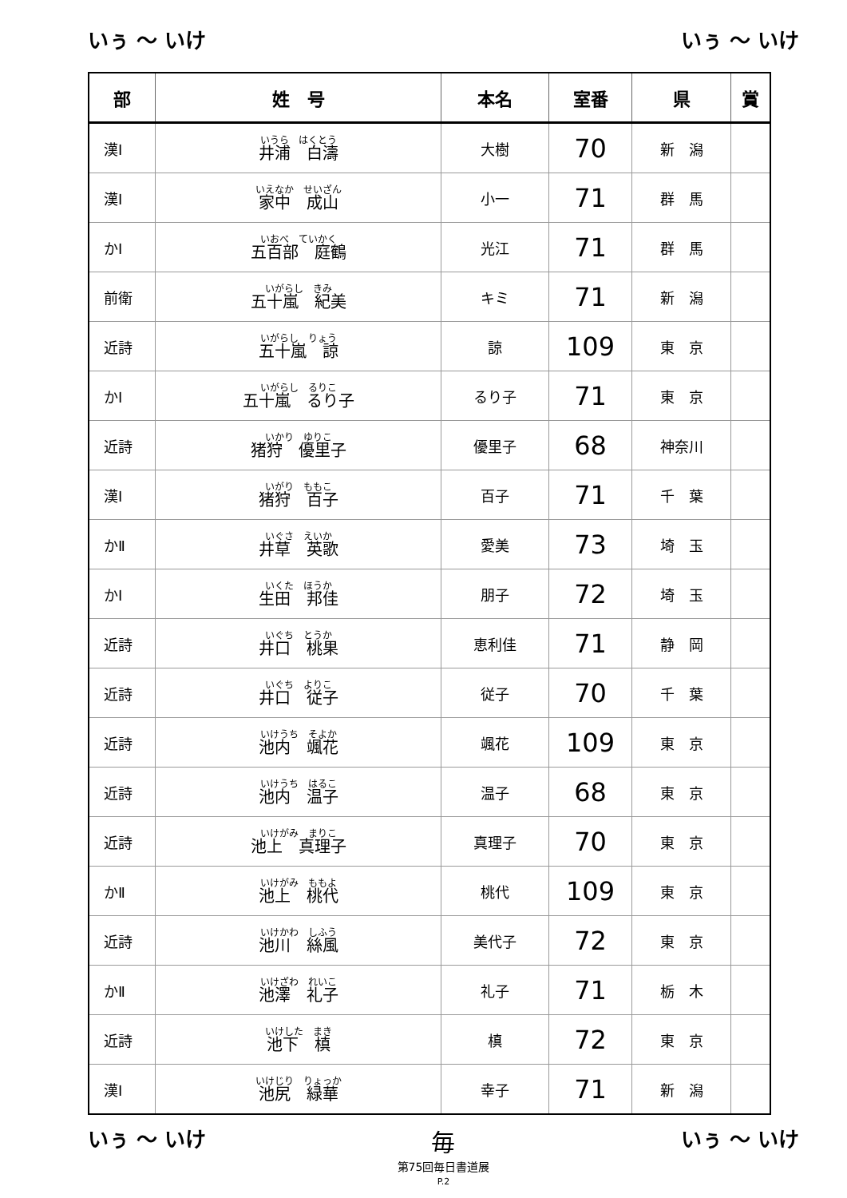いぅ ～ いけ いぅ ～ いけ
| 部 | 姓 号 | 本名 | 室番 | 県 | 賞 |
| --- | --- | --- | --- | --- | --- |
| 漢Ⅰ | いうら はくとう 井浦 白濤 | 大樹 | 70 | 新 潟 | |
| 漢Ⅰ | いえなか せいざん 家中 成山 | 小一 | 71 | 群 馬 | |
| かⅠ | いおべ ていかく 五百部 庭鶴 | 光江 | 71 | 群 馬 | |
| 前衛 | いがらし きみ 五十嵐 紀美 | キミ | 71 | 新 潟 | |
| 近詩 | いがらし りょう 五十嵐 諒 | 諒 | 109 | 東 京 | |
| かⅠ | いがらし るりこ 五十嵐 るり子 | るり子 | 71 | 東 京 | |
| 近詩 | いかり ゆりこ 猪狩 優里子 | 優里子 | 68 | 神奈川 | |
| 漢Ⅰ | いがり ももこ 猪狩 百子 | 百子 | 71 | 千 葉 | |
| かⅡ | いぐさ えいか 井草 英歌 | 愛美 | 73 | 埼 玉 | |
| かⅠ | いくた ほうか 生田 邦佳 | 朋子 | 72 | 埼 玉 | |
| 近詩 | いぐち とうか 井口 桃果 | 恵利佳 | 71 | 静 岡 | |
| 近詩 | いぐち よりこ 井口 従子 | 従子 | 70 | 千 葉 | |
| 近詩 | いけうち そよか 池内 颯花 | 颯花 | 109 | 東 京 | |
| 近詩 | いけうち はるこ 池内 温子 | 温子 | 68 | 東 京 | |
| 近詩 | いけがみ まりこ 池上 真理子 | 真理子 | 70 | 東 京 | |
| かⅡ | いけがみ ももよ 池上 桃代 | 桃代 | 109 | 東 京 | |
| 近詩 | いけかわ しふう 池川 絲風 | 美代子 | 72 | 東 京 | |
| かⅡ | いけざわ れいこ 池澤 礼子 | 礼子 | 71 | 栃 木 | |
| 近詩 | いけした まき 池下 槙 | 槙 | 72 | 東 京 | |
| 漢Ⅰ | いけじり りょっか 池尻 緑華 | 幸子 | 71 | 新 潟 | |
いぅ ～ いけ
毎
第75回毎日書道展
P.2
いぅ ～ いけ